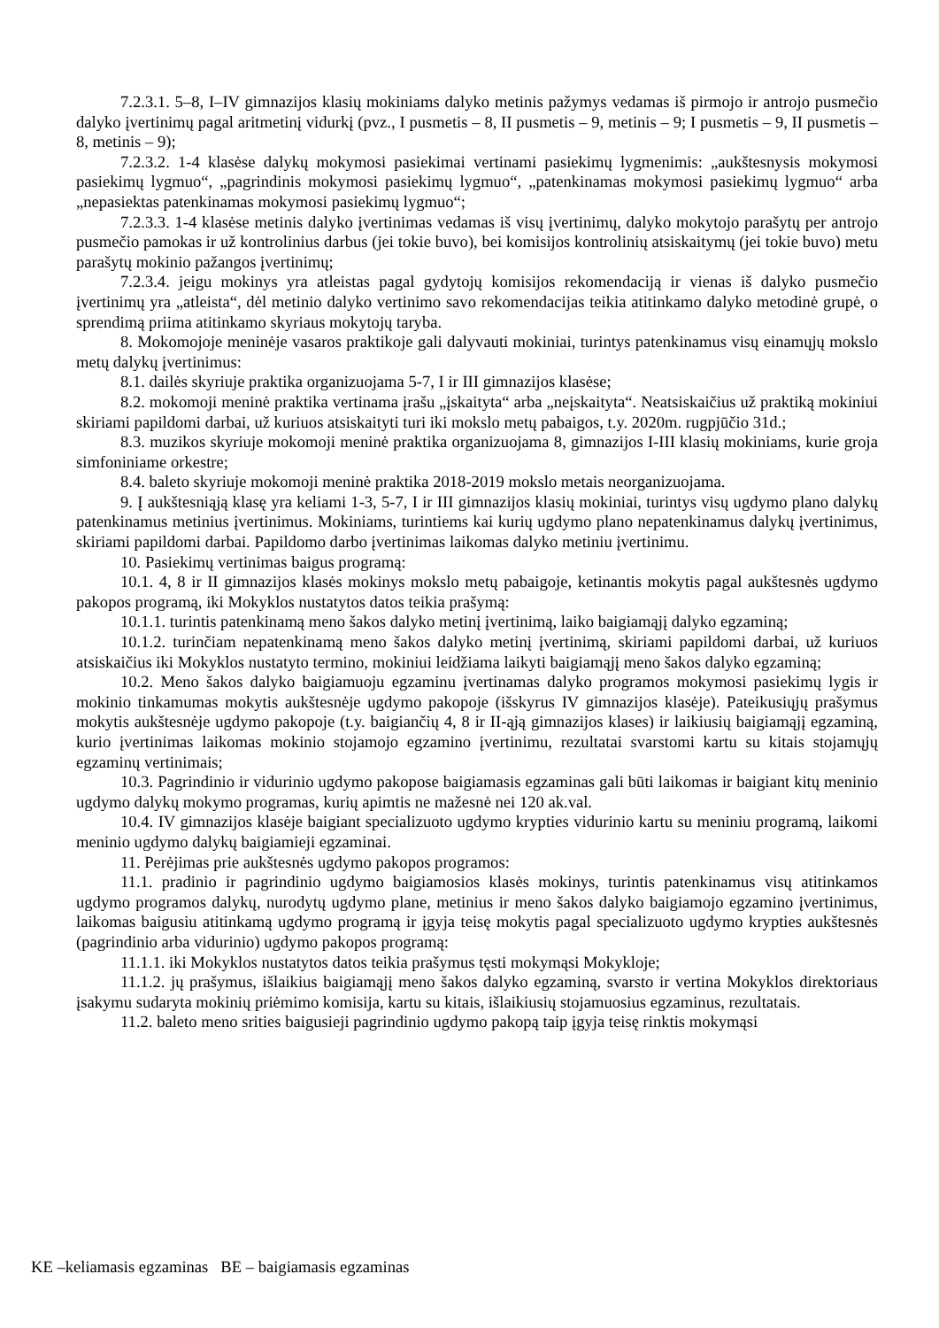7.2.3.1. 5–8, I–IV gimnazijos klasių mokiniams dalyko metinis pažymys vedamas iš pirmojo ir antrojo pusmečio dalyko įvertinimų pagal aritmetinį vidurkį (pvz., I pusmetis – 8, II pusmetis – 9, metinis – 9; I pusmetis – 9, II pusmetis – 8, metinis – 9);
7.2.3.2. 1-4 klasėse dalykų mokymosi pasiekimai vertinami pasiekimų lygmenimis: „aukštesnysis mokymosi pasiekimų lygmuo“, „pagrindinis mokymosi pasiekimų lygmuo“, „patenkinamas mokymosi pasiekimų lygmuo“ arba „nepasiektas patenkinamas mokymosi pasiekimų lygmuo“;
7.2.3.3. 1-4 klasėse metinis dalyko įvertinimas vedamas iš visų įvertinimų, dalyko mokytojo parašytų per antrojo pusmečio pamokas ir už kontrolinius darbus (jei tokie buvo), bei komisijos kontrolinių atsiskaitymų (jei tokie buvo) metu parašytų mokinio pažangos įvertinimų;
7.2.3.4. jeigu mokinys yra atleistas pagal gydytojų komisijos rekomendaciją ir vienas iš dalyko pusmečio įvertinimų yra „atleista“, dėl metinio dalyko vertinimo savo rekomendacijas teikia atitinkamo dalyko metodinė grupė, o sprendimą priima atitinkamo skyriaus mokytojų taryba.
8. Mokomojoje meninėje vasaros praktikoje gali dalyvauti mokiniai, turintys patenkinamus visų einamųjų mokslo metų dalykų įvertinimus:
8.1. dailės skyriuje praktika organizuojama 5-7, I ir III gimnazijos klasėse;
8.2. mokomoji meninė praktika vertinama įrašu „įskaityta“ arba „neįskaityta“. Neatsiskaičius už praktiką mokiniui skiriami papildomi darbai, už kuriuos atsiskaityti turi iki mokslo metų pabaigos, t.y. 2020m. rugpjūčio 31d.;
8.3. muzikos skyriuje mokomoji meninė praktika organizuojama 8, gimnazijos I-III klasių mokiniams, kurie groja simfoniniame orkestre;
8.4. baleto skyriuje mokomoji meninė praktika 2018-2019 mokslo metais neorganizuojama.
9. Į aukštesniąją klasę yra keliami 1-3, 5-7, I ir III gimnazijos klasių mokiniai, turintys visų ugdymo plano dalykų patenkinamus metinius įvertinimus. Mokiniams, turintiems kai kurių ugdymo plano nepatenkinamus dalykų įvertinimus, skiriami papildomi darbai. Papildomo darbo įvertinimas laikomas dalyko metiniu įvertinimu.
10. Pasiekimų vertinimas baigus programą:
10.1. 4, 8 ir II gimnazijos klasės mokinys mokslo metų pabaigoje, ketinantis mokytis pagal aukštesnės ugdymo pakopos programą, iki Mokyklos nustatytos datos teikia prašymą:
10.1.1. turintis patenkinamą meno šakos dalyko metinį įvertinimą, laiko baigiamąjį dalyko egzaminą;
10.1.2. turinčiam nepatenkinamą meno šakos dalyko metinį įvertinimą, skiriami papildomi darbai, už kuriuos atsiskaičius iki Mokyklos nustatyto termino, mokiniui leidžiama laikyti baigiamąjį meno šakos dalyko egzaminą;
10.2. Meno šakos dalyko baigiamuoju egzaminu įvertinamas dalyko programos mokymosi pasiekimų lygis ir mokinio tinkamumas mokytis aukštesnėje ugdymo pakopoje (išskyrus IV gimnazijos klasėje). Pateikusiųjų prašymus mokytis aukštesnėje ugdymo pakopoje (t.y. baigiančių 4, 8 ir II-ąją gimnazijos klases) ir laikiusių baigiamąjį egzaminą, kurio įvertinimas laikomas mokinio stojamojo egzamino įvertinimu, rezultatai svarstomi kartu su kitais stojamųjų egzaminų vertinimais;
10.3. Pagrindinio ir vidurinio ugdymo pakopose baigiamasis egzaminas gali būti laikomas ir baigiant kitų meninio ugdymo dalykų mokymo programas, kurių apimtis ne mažesnė nei 120 ak.val.
10.4. IV gimnazijos klasėje baigiant specializuoto ugdymo krypties vidurinio kartu su meniniu programą, laikomi meninio ugdymo dalykų baigiamieji egzaminai.
11. Perėjimas prie aukštesnės ugdymo pakopos programos:
11.1. pradinio ir pagrindinio ugdymo baigiamosios klasės mokinys, turintis patenkinamus visų atitinkamos ugdymo programos dalykų, nurodytų ugdymo plane, metinius ir meno šakos dalyko baigiamojo egzamino įvertinimus, laikomas baigusiu atitinkamą ugdymo programą ir įgyja teisę mokytis pagal specializuoto ugdymo krypties aukštesnės (pagrindinio arba vidurinio) ugdymo pakopos programą:
11.1.1. iki Mokyklos nustatytos datos teikia prašymus tęsti mokymąsi Mokykloje;
11.1.2. jų prašymus, išlaikius baigiamąjį meno šakos dalyko egzaminą, svarsto ir vertina Mokyklos direktoriaus įsakymu sudaryta mokinių priėmimo komisija, kartu su kitais, išlaikiusių stojamuosius egzaminus, rezultatais.
11.2. baleto meno srities baigusieji pagrindinio ugdymo pakopą taip įgyja teisę rinktis mokymąsi
KE –keliamasis egzaminas BE – baigiamasis egzaminas